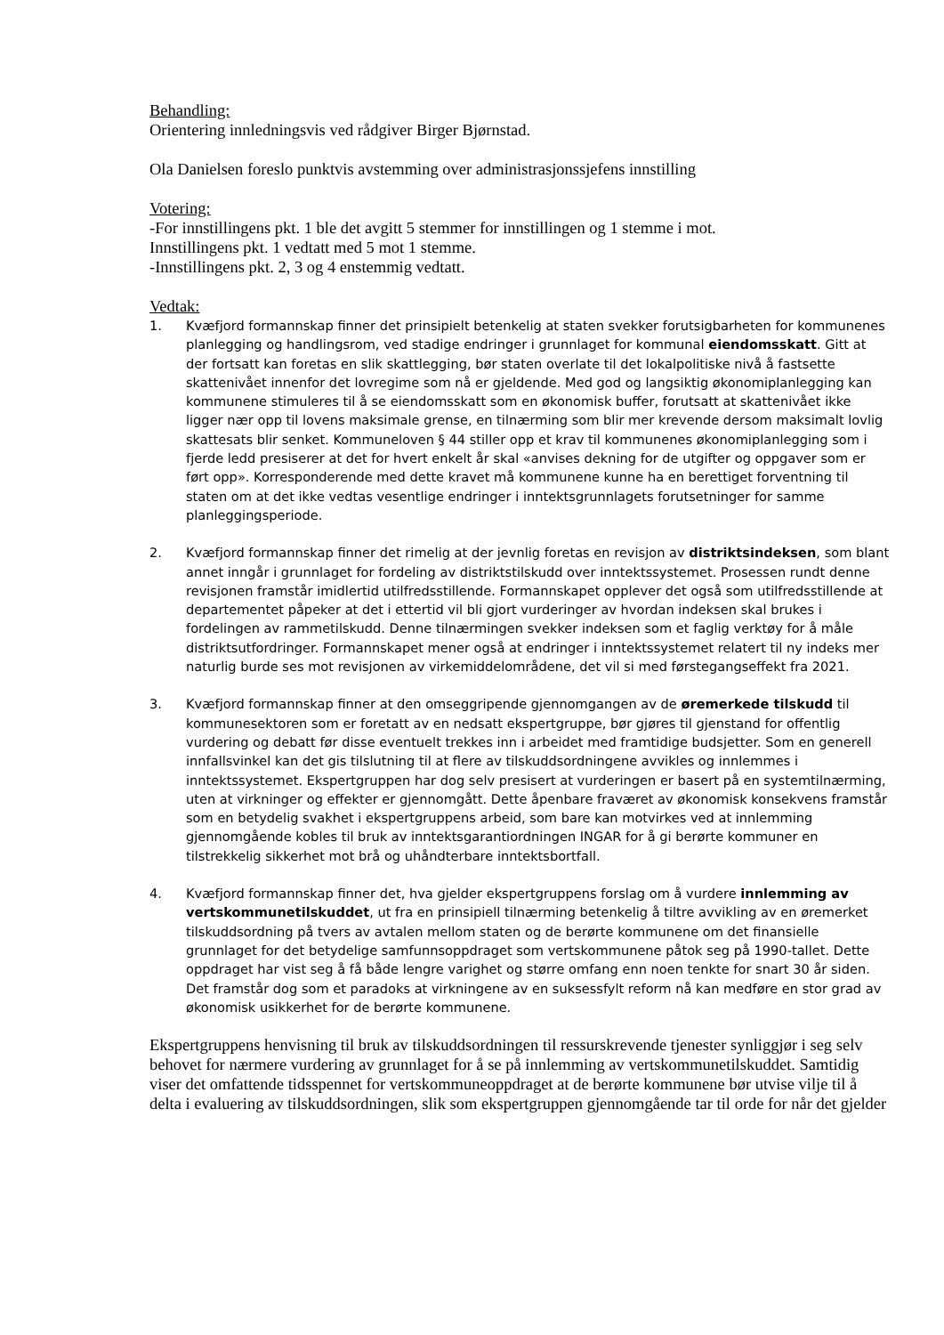Behandling:
Orientering innledningsvis ved rådgiver Birger Bjørnstad.
Ola Danielsen foreslo punktvis avstemming over administrasjonssjefens innstilling
Votering:
-For innstillingens pkt. 1 ble det avgitt 5 stemmer for innstillingen og 1 stemme i mot.
Innstillingens pkt. 1 vedtatt med 5 mot 1 stemme.
-Innstillingens pkt. 2, 3 og 4 enstemmig vedtatt.
Vedtak:
1. Kvæfjord formannskap finner det prinsipielt betenkelig at staten svekker forutsigbarheten for kommunenes planlegging og handlingsrom, ved stadige endringer i grunnlaget for kommunal eiendomsskatt. Gitt at der fortsatt kan foretas en slik skattlegging, bør staten overlate til det lokalpolitiske nivå å fastsette skattenivået innenfor det lovregime som nå er gjeldende. Med god og langsiktig økonomiplanlegging kan kommunene stimuleres til å se eiendomsskatt som en økonomisk buffer, forutsatt at skattenivået ikke ligger nær opp til lovens maksimale grense, en tilnærming som blir mer krevende dersom maksimalt lovlig skattesats blir senket. Kommuneloven § 44 stiller opp et krav til kommunenes økonomiplanlegging som i fjerde ledd presiserer at det for hvert enkelt år skal «anvises dekning for de utgifter og oppgaver som er ført opp». Korresponderende med dette kravet må kommunene kunne ha en berettiget forventning til staten om at det ikke vedtas vesentlige endringer i inntektsgrunnlagets forutsetninger for samme planleggingsperiode.
2. Kvæfjord formannskap finner det rimelig at der jevnlig foretas en revisjon av distriktsindeksen, som blant annet inngår i grunnlaget for fordeling av distriktstilskudd over inntektssystemet. Prosessen rundt denne revisjonen framstår imidlertid utilfredsstillende. Formannskapet opplever det også som utilfredsstillende at departementet påpeker at det i ettertid vil bli gjort vurderinger av hvordan indeksen skal brukes i fordelingen av rammetilskudd. Denne tilnærmingen svekker indeksen som et faglig verktøy for å måle distriktsutfordringer. Formannskapet mener også at endringer i inntektssystemet relatert til ny indeks mer naturlig burde ses mot revisjonen av virkemiddelområdene, det vil si med førstegangseffekt fra 2021.
3. Kvæfjord formannskap finner at den omseggripende gjennomgangen av de øremerkede tilskudd til kommunesektoren som er foretatt av en nedsatt ekspertgruppe, bør gjøres til gjenstand for offentlig vurdering og debatt før disse eventuelt trekkes inn i arbeidet med framtidige budsjetter. Som en generell innfallsvinkel kan det gis tilslutning til at flere av tilskuddsordningene avvikles og innlemmes i inntektssystemet. Ekspertgruppen har dog selv presisert at vurderingen er basert på en systemtilnærming, uten at virkninger og effekter er gjennomgått. Dette åpenbare fraværet av økonomisk konsekvens framstår som en betydelig svakhet i ekspertgruppens arbeid, som bare kan motvirkes ved at innlemming gjennomgående kobles til bruk av inntektsgarantiordningen INGAR for å gi berørte kommuner en tilstrekkelig sikkerhet mot brå og uhåndterbare inntektsbortfall.
4. Kvæfjord formannskap finner det, hva gjelder ekspertgruppens forslag om å vurdere innlemming av vertskommunetilskuddet, ut fra en prinsipiell tilnærming betenkelig å tiltre avvikling av en øremerket tilskuddsordning på tvers av avtalen mellom staten og de berørte kommunene om det finansielle grunnlaget for det betydelige samfunnsoppdraget som vertskommunene påtok seg på 1990-tallet. Dette oppdraget har vist seg å få både lengre varighet og større omfang enn noen tenkte for snart 30 år siden. Det framstår dog som et paradoks at virkningene av en suksessfylt reform nå kan medføre en stor grad av økonomisk usikkerhet for de berørte kommunene.
Ekspertgruppens henvisning til bruk av tilskuddsordningen til ressurskrevende tjenester synliggjør i seg selv behovet for nærmere vurdering av grunnlaget for å se på innlemming av vertskommunetilskuddet. Samtidig viser det omfattende tidsspennet for vertskommuneoppdraget at de berørte kommunene bør utvise vilje til å delta i evaluering av tilskuddsordningen, slik som ekspertgruppen gjennomgående tar til orde for når det gjelder